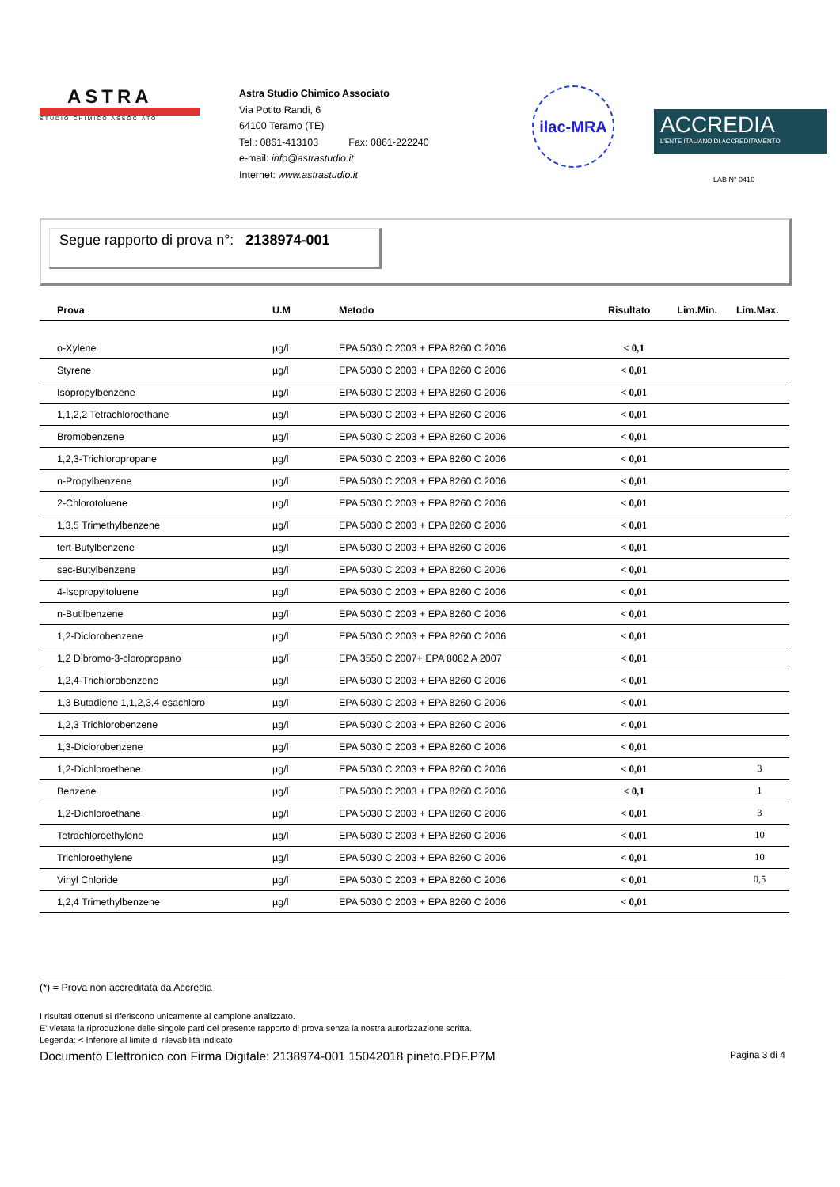ASTRA
STUDIO CHIMICO ASSOCIATO
Astra Studio Chimico Associato
Via Potito Randi, 6
64100 Teramo (TE)
Tel.: 0861-413103 Fax: 0861-222240
e-mail: info@astrastudio.it
Internet: www.astrastudio.it
ilac-MRA
ACCREDIA
L'ENTE ITALIANO DI ACCREDITAMENTO
LAB N° 0410
Segue rapporto di prova n°: 2138974-001
| Prova | U.M | Metodo | Risultato | Lim.Min. | Lim.Max. |
| --- | --- | --- | --- | --- | --- |
| o-Xylene | µg/l | EPA 5030 C 2003 + EPA 8260 C 2006 | < 0,1 | | |
| Styrene | µg/l | EPA 5030 C 2003 + EPA 8260 C 2006 | < 0,01 | | |
| Isopropylbenzene | µg/l | EPA 5030 C 2003 + EPA 8260 C 2006 | < 0,01 | | |
| 1,1,2,2 Tetrachloroethane | µg/l | EPA 5030 C 2003 + EPA 8260 C 2006 | < 0,01 | | |
| Bromobenzene | µg/l | EPA 5030 C 2003 + EPA 8260 C 2006 | < 0,01 | | |
| 1,2,3-Trichloropropane | µg/l | EPA 5030 C 2003 + EPA 8260 C 2006 | < 0,01 | | |
| n-Propylbenzene | µg/l | EPA 5030 C 2003 + EPA 8260 C 2006 | < 0,01 | | |
| 2-Chlorotoluene | µg/l | EPA 5030 C 2003 + EPA 8260 C 2006 | < 0,01 | | |
| 1,3,5 Trimethylbenzene | µg/l | EPA 5030 C 2003 + EPA 8260 C 2006 | < 0,01 | | |
| tert-Butylbenzene | µg/l | EPA 5030 C 2003 + EPA 8260 C 2006 | < 0,01 | | |
| sec-Butylbenzene | µg/l | EPA 5030 C 2003 + EPA 8260 C 2006 | < 0,01 | | |
| 4-Isopropyltoluene | µg/l | EPA 5030 C 2003 + EPA 8260 C 2006 | < 0,01 | | |
| n-Butilbenzene | µg/l | EPA 5030 C 2003 + EPA 8260 C 2006 | < 0,01 | | |
| 1,2-Diclorobenzene | µg/l | EPA 5030 C 2003 + EPA 8260 C 2006 | < 0,01 | | |
| 1,2 Dibromo-3-cloropropano | µg/l | EPA 3550 C 2007+ EPA 8082 A 2007 | < 0,01 | | |
| 1,2,4-Trichlorobenzene | µg/l | EPA 5030 C 2003 + EPA 8260 C 2006 | < 0,01 | | |
| 1,3 Butadiene 1,1,2,3,4 esachloro | µg/l | EPA 5030 C 2003 + EPA 8260 C 2006 | < 0,01 | | |
| 1,2,3 Trichlorobenzene | µg/l | EPA 5030 C 2003 + EPA 8260 C 2006 | < 0,01 | | |
| 1,3-Diclorobenzene | µg/l | EPA 5030 C 2003 + EPA 8260 C 2006 | < 0,01 | | |
| 1,2-Dichloroethene | µg/l | EPA 5030 C 2003 + EPA 8260 C 2006 | < 0,01 | | 3 |
| Benzene | µg/l | EPA 5030 C 2003 + EPA 8260 C 2006 | < 0,1 | | 1 |
| 1,2-Dichloroethane | µg/l | EPA 5030 C 2003 + EPA 8260 C 2006 | < 0,01 | | 3 |
| Tetrachloroethylene | µg/l | EPA 5030 C 2003 + EPA 8260 C 2006 | < 0,01 | | 10 |
| Trichloroethylene | µg/l | EPA 5030 C 2003 + EPA 8260 C 2006 | < 0,01 | | 10 |
| Vinyl Chloride | µg/l | EPA 5030 C 2003 + EPA 8260 C 2006 | < 0,01 | | 0,5 |
| 1,2,4 Trimethylbenzene | µg/l | EPA 5030 C 2003 + EPA 8260 C 2006 | < 0,01 | | |
(*) = Prova non accreditata da Accredia
I risultati ottenuti si riferiscono unicamente al campione analizzato.
E' vietata la riproduzione delle singole parti del presente rapporto di prova senza la nostra autorizzazione scritta.
Legenda: < Inferiore al limite di rilevabilità indicato
Documento Elettronico con Firma Digitale: 2138974-001 15042018 pineto.PDF.P7M Pagina 3 di 4